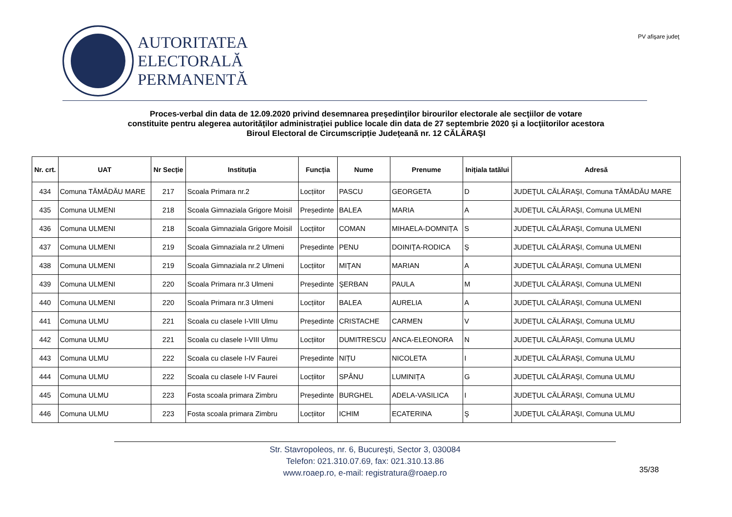AUTORITATEA
ELECTORALĂ
PERMANENTĂ
PV afişare judeţ
Proces-verbal din data de 12.09.2020 privind desemnarea preşedinţilor birourilor electorale ale secţiilor de votare
constituite pentru alegerea autorităților administrației publice locale din data de 27 septembrie 2020 şi a locţiitorilor acestora
Biroul Electoral de Circumscripție Judeţeană nr. 12 CĂLĂRAŞI
| Nr. crt. | UAT | Nr Secție | Instituția | Funcția | Nume | Prenume | Inițiala tatălui | Adresă |
| --- | --- | --- | --- | --- | --- | --- | --- | --- |
| 434 | Comuna TĂMĂDĂU MARE | 217 | Scoala Primara nr.2 | Locțiitor | PASCU | GEORGETA | D | JUDEŢUL CĂLĂRAŞI, Comuna TĂMĂDĂU MARE |
| 435 | Comuna ULMENI | 218 | Scoala Gimnaziala Grigore Moisil | Președinte | BALEA | MARIA | A | JUDEŢUL CĂLĂRAŞI, Comuna ULMENI |
| 436 | Comuna ULMENI | 218 | Scoala Gimnaziala Grigore Moisil | Locțiitor | COMAN | MIHAELA-DOMNIȚA | S | JUDEŢUL CĂLĂRAŞI, Comuna ULMENI |
| 437 | Comuna ULMENI | 219 | Scoala Gimnaziala nr.2 Ulmeni | Președinte | PENU | DOINIŢA-RODICA | Ş | JUDEŢUL CĂLĂRAŞI, Comuna ULMENI |
| 438 | Comuna ULMENI | 219 | Scoala Gimnaziala nr.2 Ulmeni | Locțiitor | MIŢAN | MARIAN | A | JUDEŢUL CĂLĂRAŞI, Comuna ULMENI |
| 439 | Comuna ULMENI | 220 | Scoala Primara nr.3 Ulmeni | Președinte | ŞERBAN | PAULA | M | JUDEŢUL CĂLĂRAŞI, Comuna ULMENI |
| 440 | Comuna ULMENI | 220 | Scoala Primara nr.3 Ulmeni | Locțiitor | BALEA | AURELIA | A | JUDEŢUL CĂLĂRAŞI, Comuna ULMENI |
| 441 | Comuna ULMU | 221 | Scoala cu clasele I-VIII Ulmu | Președinte | CRISTACHE | CARMEN | V | JUDEŢUL CĂLĂRAŞI, Comuna ULMU |
| 442 | Comuna ULMU | 221 | Scoala cu clasele I-VIII Ulmu | Locțiitor | DUMITRESCU | ANCA-ELEONORA | N | JUDEŢUL CĂLĂRAŞI, Comuna ULMU |
| 443 | Comuna ULMU | 222 | Scoala cu clasele I-IV Faurei | Președinte | NIȚU | NICOLETA | I | JUDEŢUL CĂLĂRAŞI, Comuna ULMU |
| 444 | Comuna ULMU | 222 | Scoala cu clasele I-IV Faurei | Locțiitor | SPÂNU | LUMINIȚA | G | JUDEŢUL CĂLĂRAŞI, Comuna ULMU |
| 445 | Comuna ULMU | 223 | Fosta scoala primara Zimbru | Președinte | BURGHEL | ADELA-VASILICA | I | JUDEŢUL CĂLĂRAŞI, Comuna ULMU |
| 446 | Comuna ULMU | 223 | Fosta scoala primara Zimbru | Locțiitor | ICHIM | ECATERINA | Ş | JUDEŢUL CĂLĂRAŞI, Comuna ULMU |
Str. Stavropoleos, nr. 6, Bucureşti, Sector 3, 030084
Telefon: 021.310.07.69, fax: 021.310.13.86
www.roaep.ro, e-mail: registratura@roaep.ro
35/38